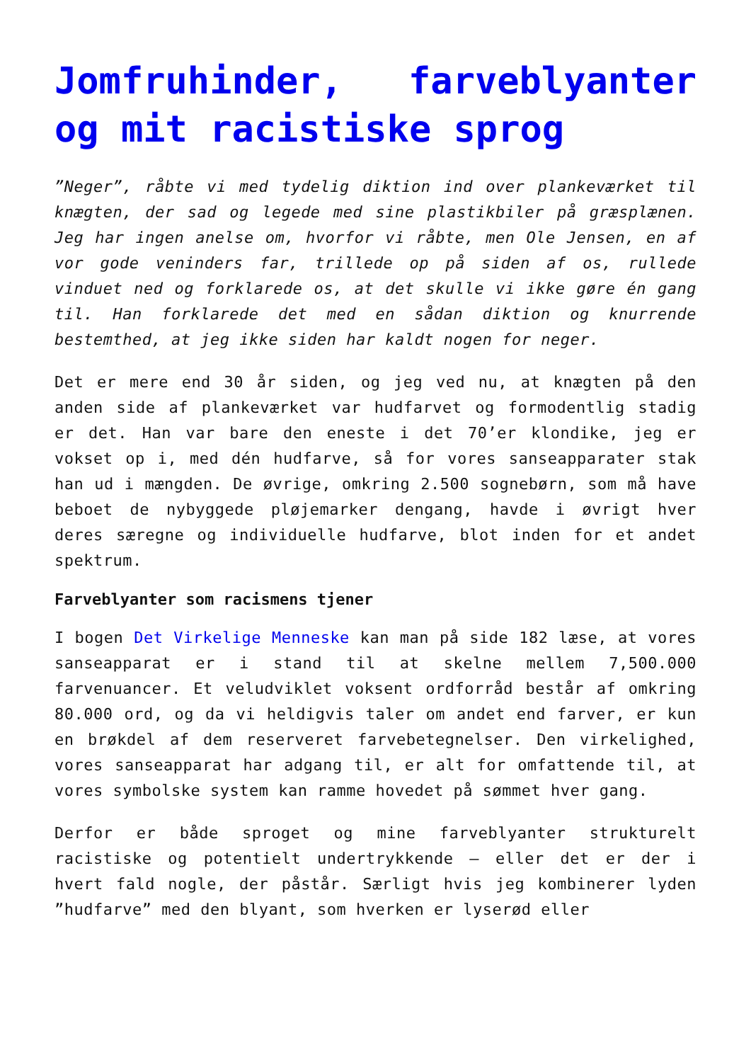Jomfruhinder, farveblyanter og mit racistiske sprog
”Neger”, råbte vi med tydelig diktion ind over plankeværket til knægten, der sad og legede med sine plastikbiler på græsplænen. Jeg har ingen anelse om, hvorfor vi råbte, men Ole Jensen, en af vor gode veninders far, trillede op på siden af os, rullede vinduet ned og forklarede os, at det skulle vi ikke gøre én gang til. Han forklarede det med en sådan diktion og knurrende bestemthed, at jeg ikke siden har kaldt nogen for neger.
Det er mere end 30 år siden, og jeg ved nu, at knægten på den anden side af plankeværket var hudfarvet og formodentlig stadig er det. Han var bare den eneste i det 70’er klondike, jeg er vokset op i, med dén hudfarve, så for vores sanseapparater stak han ud i mængden. De øvrige, omkring 2.500 sognebørn, som må have beboet de nybyggede pløjemarker dengang, havde i øvrigt hver deres særegne og individuelle hudfarve, blot inden for et andet spektrum.
Farveblyanter som racismens tjener
I bogen Det Virkelige Menneske kan man på side 182 læse, at vores sanseapparat er i stand til at skelne mellem 7,500.000 farvenuancer. Et veludviklet voksent ordforråd består af omkring 80.000 ord, og da vi heldigvis taler om andet end farver, er kun en brøkdel af dem reserveret farvebetegnelser. Den virkelighed, vores sanseapparat har adgang til, er alt for omfattende til, at vores symbolske system kan ramme hovedet på sømmet hver gang.
Derfor er både sproget og mine farveblyanter strukturelt racistiske og potentielt undertrykkende – eller det er der i hvert fald nogle, der påstår. Særligt hvis jeg kombinerer lyden ”hudfarve” med den blyant, som hverken er lyserød eller